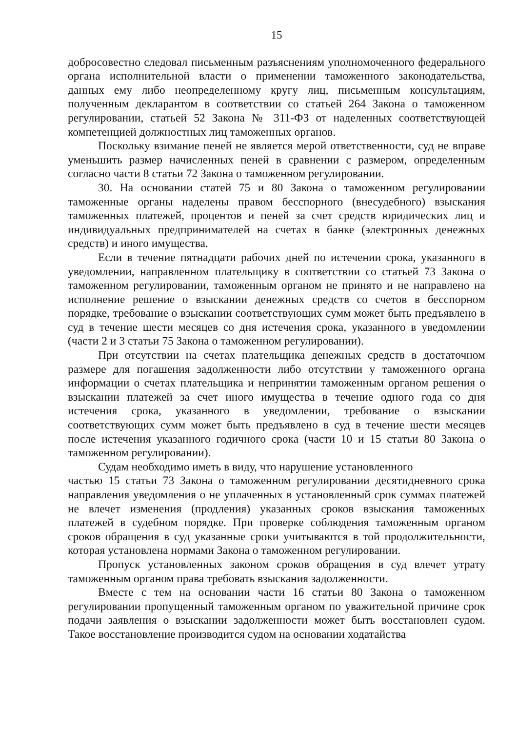15
добросовестно следовал письменным разъяснениям уполномоченного федерального органа исполнительной власти о применении таможенного законодательства, данных ему либо неопределенному кругу лиц, письменным консультациям, полученным декларантом в соответствии со статьей 264 Закона о таможенном регулировании, статьей 52 Закона № 311-ФЗ от наделенных соответствующей компетенцией должностных лиц таможенных органов.
Поскольку взимание пеней не является мерой ответственности, суд не вправе уменьшить размер начисленных пеней в сравнении с размером, определенным согласно части 8 статьи 72 Закона о таможенном регулировании.
30. На основании статей 75 и 80 Закона о таможенном регулировании таможенные органы наделены правом бесспорного (внесудебного) взыскания таможенных платежей, процентов и пеней за счет средств юридических лиц и индивидуальных предпринимателей на счетах в банке (электронных денежных средств) и иного имущества.
Если в течение пятнадцати рабочих дней по истечении срока, указанного в уведомлении, направленном плательщику в соответствии со статьей 73 Закона о таможенном регулировании, таможенным органом не принято и не направлено на исполнение решение о взыскании денежных средств со счетов в бесспорном порядке, требование о взыскании соответствующих сумм может быть предъявлено в суд в течение шести месяцев со дня истечения срока, указанного в уведомлении (части 2 и 3 статьи 75 Закона о таможенном регулировании).
При отсутствии на счетах плательщика денежных средств в достаточном размере для погашения задолженности либо отсутствии у таможенного органа информации о счетах плательщика и непринятии таможенным органом решения о взыскании платежей за счет иного имущества в течение одного года со дня истечения срока, указанного в уведомлении, требование о взыскании соответствующих сумм может быть предъявлено в суд в течение шести месяцев после истечения указанного годичного срока (части 10 и 15 статьи 80 Закона о таможенном регулировании).
Судам необходимо иметь в виду, что нарушение установленного
частью 15 статьи 73 Закона о таможенном регулировании десятидневного срока направления уведомления о не уплаченных в установленный срок суммах платежей не влечет изменения (продления) указанных сроков взыскания таможенных платежей в судебном порядке. При проверке соблюдения таможенным органом сроков обращения в суд указанные сроки учитываются в той продолжительности, которая установлена нормами Закона о таможенном регулировании.
Пропуск установленных законом сроков обращения в суд влечет утрату таможенным органом права требовать взыскания задолженности.
Вместе с тем на основании части 16 статьи 80 Закона о таможенном регулировании пропущенный таможенным органом по уважительной причине срок подачи заявления о взыскании задолженности может быть восстановлен судом. Такое восстановление производится судом на основании ходатайства